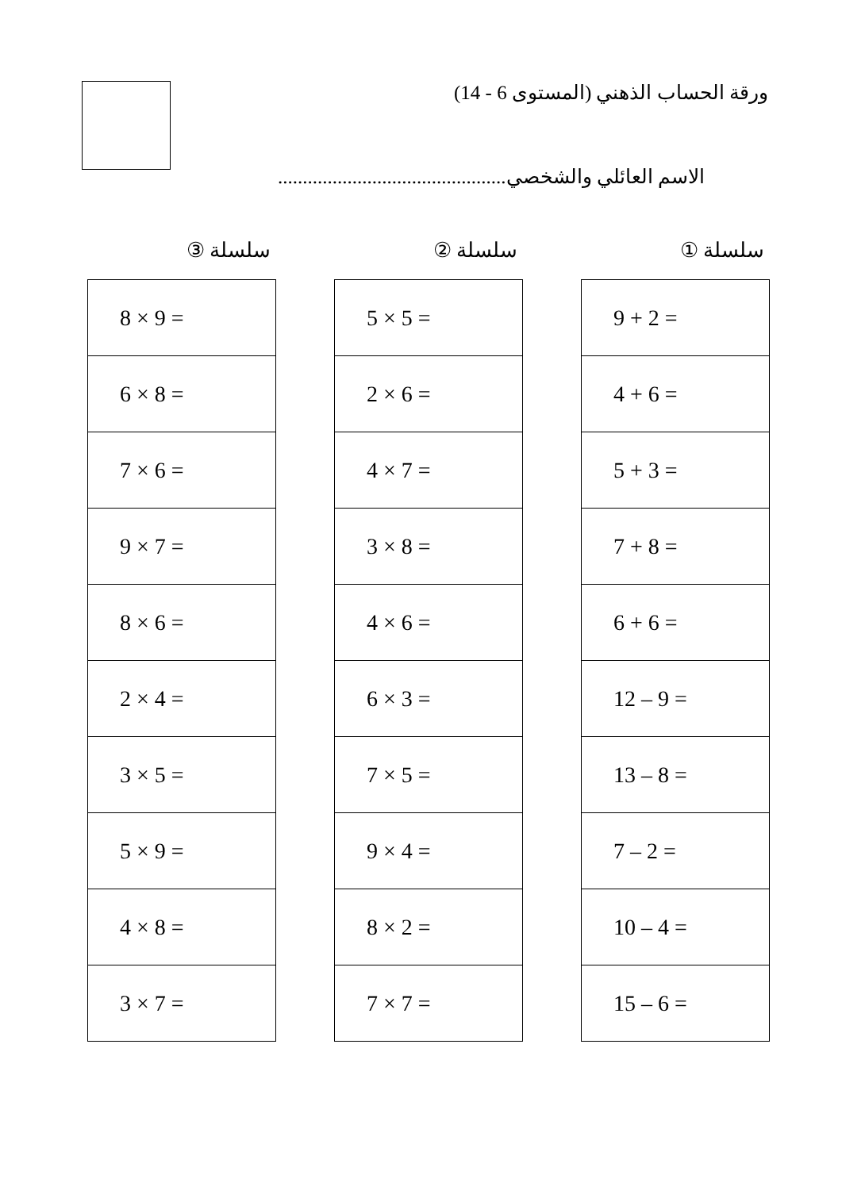ورقة الحساب الذهني (المستوى 6 - 14)
الاسم العائلي والشخصي..............................................
سلسلة ①
| 9 + 2 = |
| 4 + 6 = |
| 5 + 3 = |
| 7 + 8 = |
| 6 + 6 = |
| 12 – 9 = |
| 13 – 8 = |
| 7 – 2 = |
| 10 – 4 = |
| 15 – 6 = |
سلسلة ②
| 5 × 5 = |
| 2 × 6 = |
| 4 × 7 = |
| 3 × 8 = |
| 4 × 6 = |
| 6 × 3 = |
| 7 × 5 = |
| 9 × 4 = |
| 8 × 2 = |
| 7 × 7 = |
سلسلة ③
| 8 × 9 = |
| 6 × 8 = |
| 7 × 6 = |
| 9 × 7 = |
| 8 × 6 = |
| 2 × 4 = |
| 3 × 5 = |
| 5 × 9 = |
| 4 × 8 = |
| 3 × 7 = |